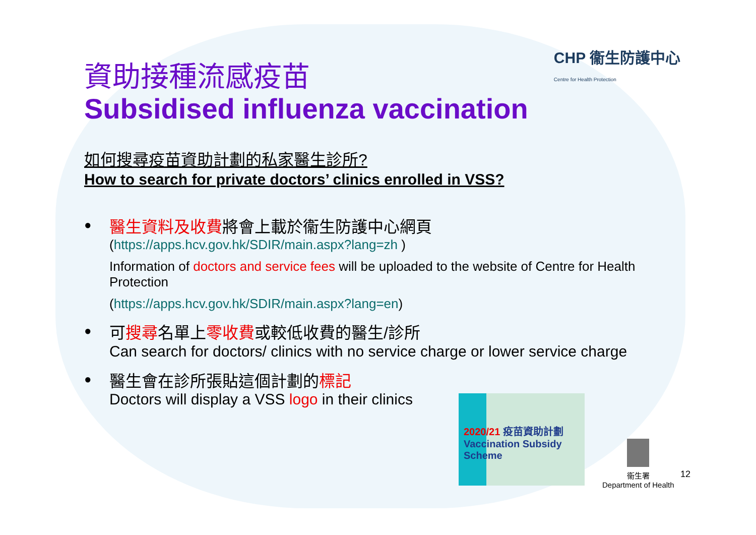CHP 衞生防護中心
Centre for Health Protection
資助接種流感疫苗
Subsidised influenza vaccination
如何搜尋疫苗資助計劃的私家醫生診所?
How to search for private doctors’ clinics enrolled in VSS?
● 醫生資料及收費將會上載於衞生防護中心網頁
(https://apps.hcv.gov.hk/SDIR/main.aspx?lang=zh )
Information of doctors and service fees will be uploaded to the website of Centre for Health Protection
(https://apps.hcv.gov.hk/SDIR/main.aspx?lang=en)
● 可搜尋名單上零收費或較低收費的醫生/診所
Can search for doctors/ clinics with no service charge or lower service charge
● 醫生會在診所張貼這個計劃的標記
Doctors will display a VSS logo in their clinics
2020/21 疫苗資助計劃
Vaccination Subsidy Scheme
衞生署
Department of Health
12